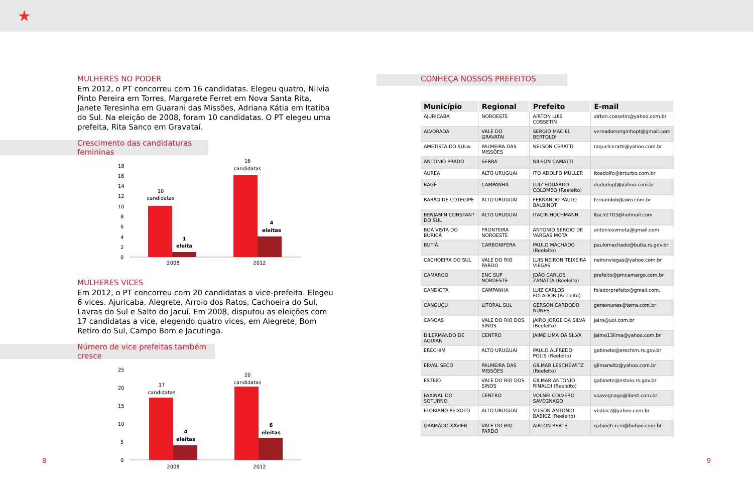★
MULHERES NO PODER
Em 2012, o PT concorreu com 16 candidatas. Elegeu quatro, Nilvia Pinto Pereira em Torres, Margarete Ferret em Nova Santa Rita, Janete Teresinha em Guarani das Missões, Adriana Kátia em Itatiba do Sul. Na eleição de 2008, foram 10 candidatas. O PT elegeu uma prefeita, Rita Sanco em Gravataí.
Crescimento das candidaturas femininas
18
16
14
12
10
8
6
4
2
0
10
candidatas
1
eleita
16
candidatas
4
eleitas
2008
2012
MULHERES VICES
Em 2012, o PT concorreu com 20 candidatas a vice-prefeita. Elegeu 6 vices. Ajuricaba, Alegrete, Arroio dos Ratos, Cachoeira do Sul, Lavras do Sul e Salto do Jacuí. Em 2008, disputou as eleições com 17 candidatas a vice, elegendo quatro vices, em Alegrete, Bom Retiro do Sul, Campo Bom e Jacutinga.
Número de vice prefeitas também cresce
25
20
15
10
5
0
17
candidatas
4
eleitas
20
candidatas
6
eleitas
2008
2012
CONHEÇA NOSSOS PREFEITOS
| Município | Regional | Prefeito | E-mail |
| --- | --- | --- | --- |
| AJURICABA | NOROESTE | AIRTON LUIS COSSETIN | airton.cossetin@yahoo.com.br |
| ALVORADA | VALE DO GRAVATAI | SERGIO MACIEL BERTOLDI | vereadorserginhopt@gmail.com |
| AMETISTA DO SULw | PALMEIRA DAS MISSÕES | NELSON CERATTI | raquelceratti@yahoo.com.br |
| ANTÔNIO PRADO | SERRA | NILSON CAMATTI | |
| ÁUREA | ALTO URUGUAI | ITO ADOLFO MULLER | itoadolfo@brturbo.com.br |
| BAGÉ | CAMPANHA | LUIZ EDUARDO COLOMBO (Reeleito) | dududopt@yahoo.com.br |
| BARÃO DE COTEGIPE | ALTO URUGUAI | FERNANDO PAULO BALBINOT | fernandob@awo.com.br |
| BENJAMIN CONSTANT DO SUL | ALTO URUGUAI | ITACIR HOCHMANN | itacir2703@hotmail.com |
| BOA VISTA DO BURICÁ | FRONTEIRA NOROESTE | ANTONIO SERGIO DE VARGAS MOTA | antoniosvmota@gmail.com |
| BUTIÁ | CARBONIFERA | PAULO MACHADO (Reeleito) | paulomachado@butia.rs.gov.br |
| CACHOEIRA DO SUL | VALE DO RIO PARDO | LUIS NEIRON TEIXEIRA VIEGAS | neironviegas@yahoo.com.br |
| CAMARGO | ENC SUP NORDESTE | JOÃO CARLOS ZANATTA (Reeleito) | prefeito@pmcamargo.com.br |
| CANDIOTA | CAMPANHA | LUIZ CARLOS FOLADOR (Reeleito) | foladorprefeito@gmail.com, |
| CANGUÇU | LITORAL SUL | GERSON CARDODO NUNES | gersonunes@terra.com.br |
| CANOAS | VALE DO RIO DOS SINOS | JAIRO JORGE DA SILVA (Reeleito) | jairo@uol.com.br |
| DILERMANDO DE AGUIAR | CENTRO | JAIME LIMA DA SILVA | jaime13lima@yahoo.com.br |
| ERECHIM | ALTO URUGUAI | PAULO ALFREDO POLIS (Reeleito) | gabinete@erechim.rs.gov.br |
| ERVAL SECO | PALMEIRA DAS MISSÕES | GILMAR LESCHEWITZ (Reeleito) | gilmarwitz@yahoo.com.br |
| ESTEIO | VALE DO RIO DOS SINOS | GILMAR ANTONIO RINALDI (Reeleito) | gabinete@esteio.rs.gov.br |
| FAXINAL DO SOTURNO | CENTRO | VOLNEI COLVERO SAVEGNAGO | vsavegnago@ibest.com.br |
| FLORIANO PEIXOTO | ALTO URUGUAI | VILSON ANTONIO BABICZ (Reeleito) | vbabicz@yahoo.com.br |
| GRAMADO XAVIER | VALE DO RIO PARDO | AIRTON BERTE | gabinetereni@bohoo.com.br |
8 9